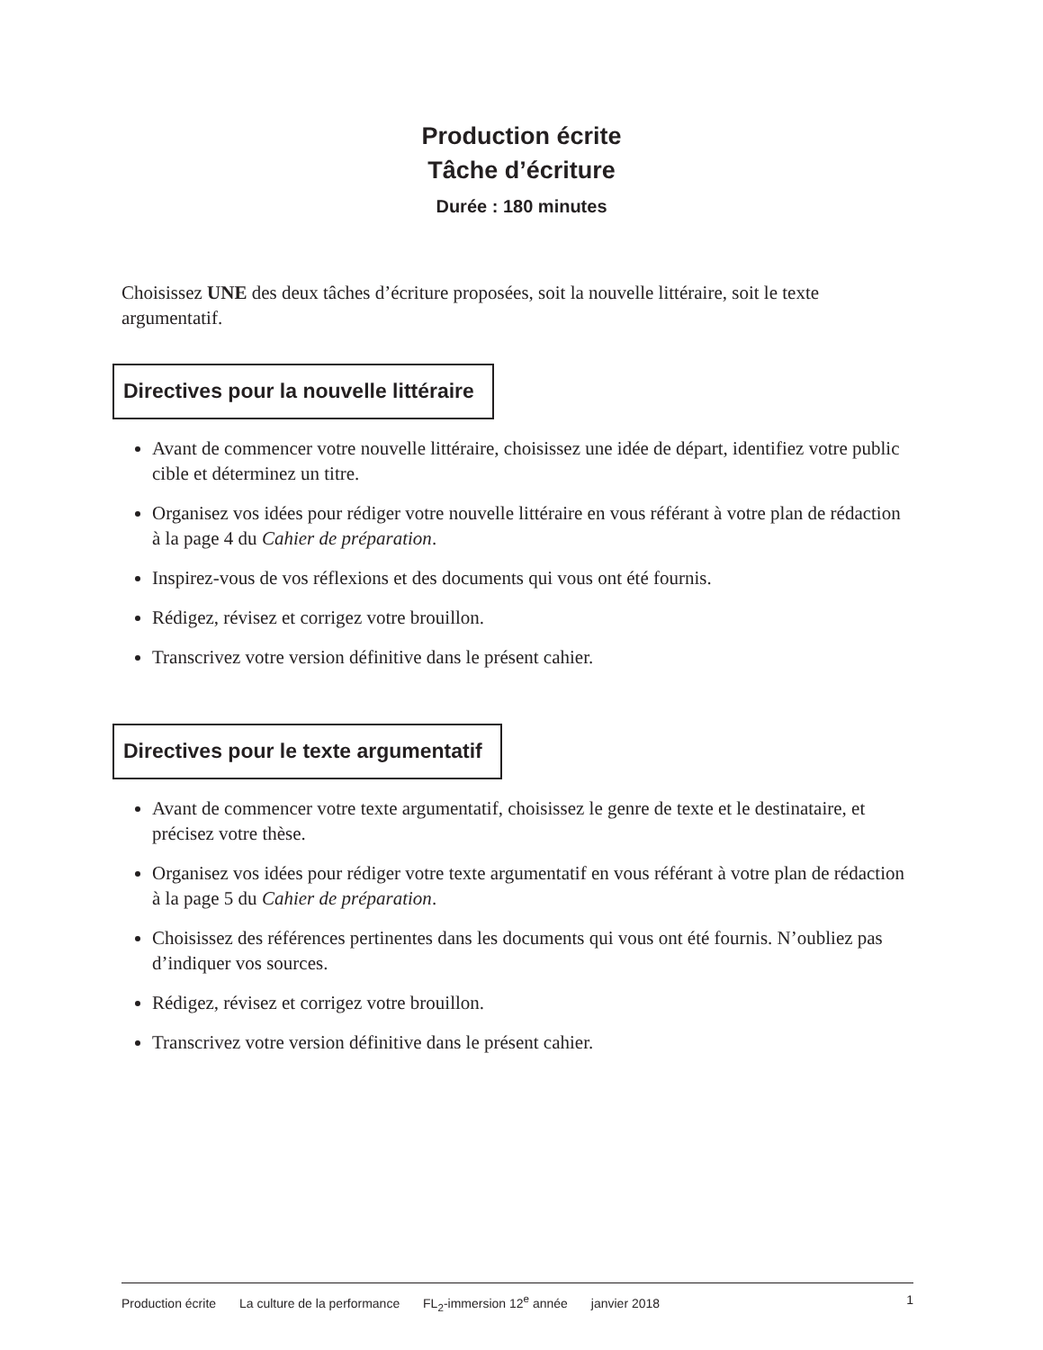Production écrite
Tâche d’écriture
Durée : 180 minutes
Choisissez UNE des deux tâches d’écriture proposées, soit la nouvelle littéraire, soit le texte argumentatif.
Directives pour la nouvelle littéraire
Avant de commencer votre nouvelle littéraire, choisissez une idée de départ, identifiez votre public cible et déterminez un titre.
Organisez vos idées pour rédiger votre nouvelle littéraire en vous référant à votre plan de rédaction à la page 4 du Cahier de préparation.
Inspirez-vous de vos réflexions et des documents qui vous ont été fournis.
Rédigez, révisez et corrigez votre brouillon.
Transcrivez votre version définitive dans le présent cahier.
Directives pour le texte argumentatif
Avant de commencer votre texte argumentatif, choisissez le genre de texte et le destinataire, et précisez votre thèse.
Organisez vos idées pour rédiger votre texte argumentatif en vous référant à votre plan de rédaction à la page 5 du Cahier de préparation.
Choisissez des références pertinentes dans les documents qui vous ont été fournis. N’oubliez pas d’indiquer vos sources.
Rédigez, révisez et corrigez votre brouillon.
Transcrivez votre version définitive dans le présent cahier.
Production écrite La culture de la performance FL<sub>2</sub>-immersion 12<sup>e</sup> année janvier 2018
1